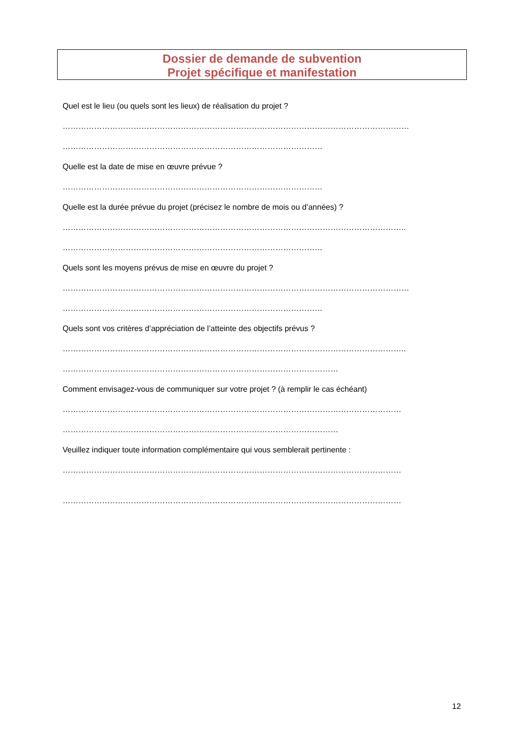Dossier de demande de subvention
Projet spécifique et manifestation
Quel est le lieu (ou quels sont les lieux) de réalisation du projet ?
……………………………………………………………………………………………………………………
………………………………………………………………………………………
Quelle est la date de mise en œuvre prévue ?
………………………………………………………………………………………
Quelle est la durée prévue du projet (précisez le nombre de mois ou d’années) ?
…………………………………………………………………………………………………………………..
………………………………………………………………………………………
Quels sont les moyens prévus de mise en œuvre du projet ?
……………………………………………………………………………………………………………………
………………………………………………………………………………………
Quels sont vos critères d’appréciation de l’atteinte des objectifs prévus ?
…………………………………………………………………………………………………………………..
……………………………………………………………………………………………
Comment envisagez-vous de communiquer sur votre projet ? (à remplir le cas échéant)
…………………………………………………………………………………………………………………
……………………………………………………………………………………………
Veuillez indiquer toute information complémentaire qui vous semblerait pertinente :
…………………………………………………………………………………………………………………
…………………………………………………………………………………………………………………
12